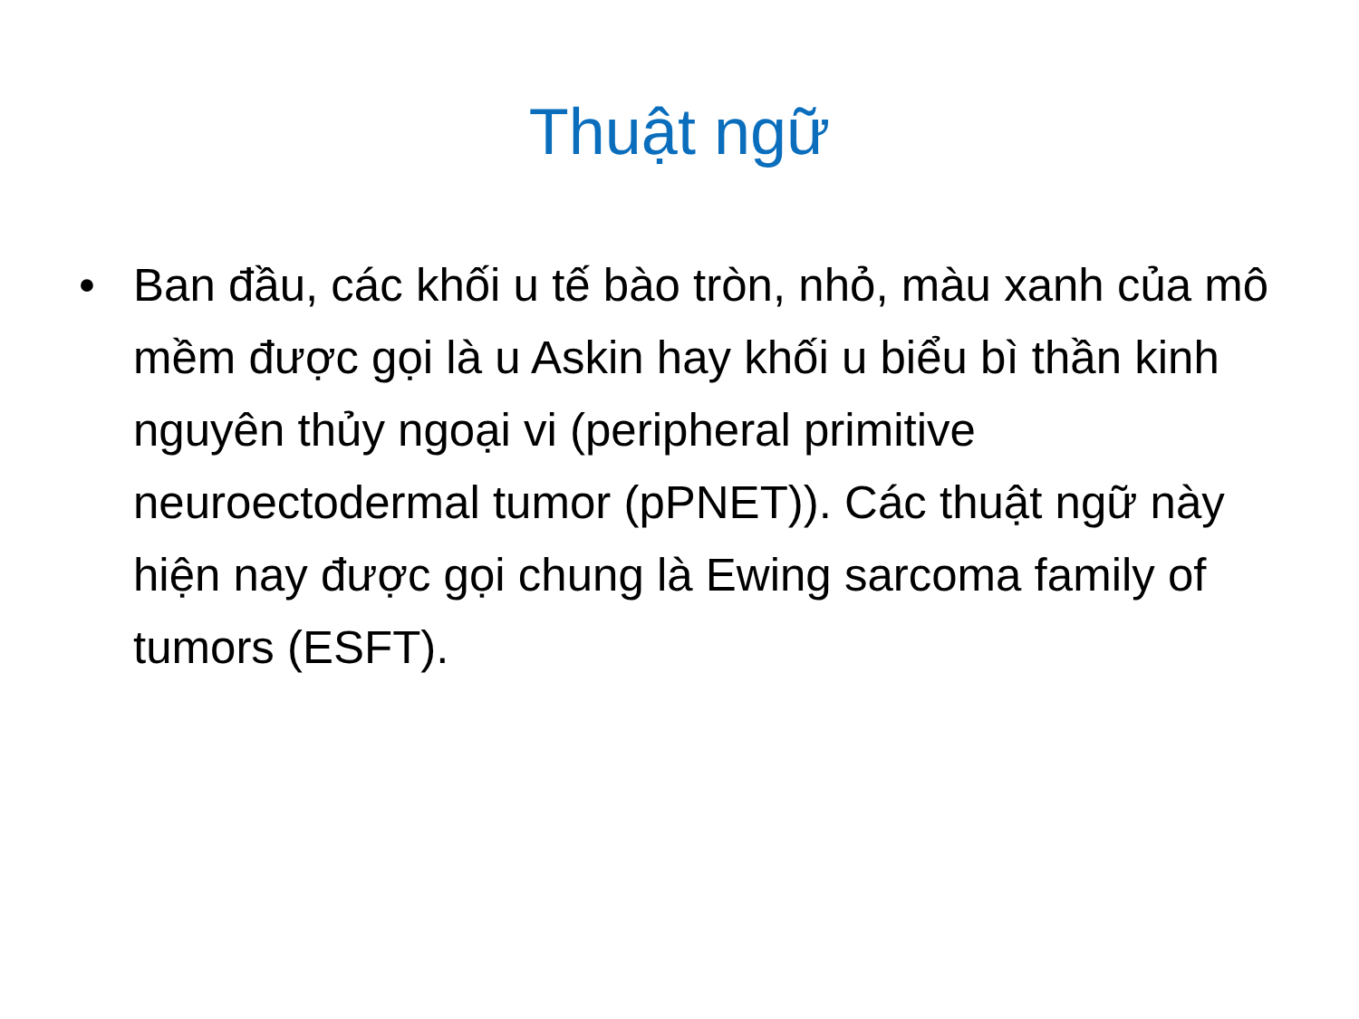Thuật ngữ
• Ban đầu, các khối u tế bào tròn, nhỏ, màu xanh của mô mềm được gọi là u Askin hay khối u biểu bì thần kinh nguyên thủy ngoại vi (peripheral primitive neuroectodermal tumor (pPNET)). Các thuật ngữ này hiện nay được gọi chung là Ewing sarcoma family of tumors (ESFT).